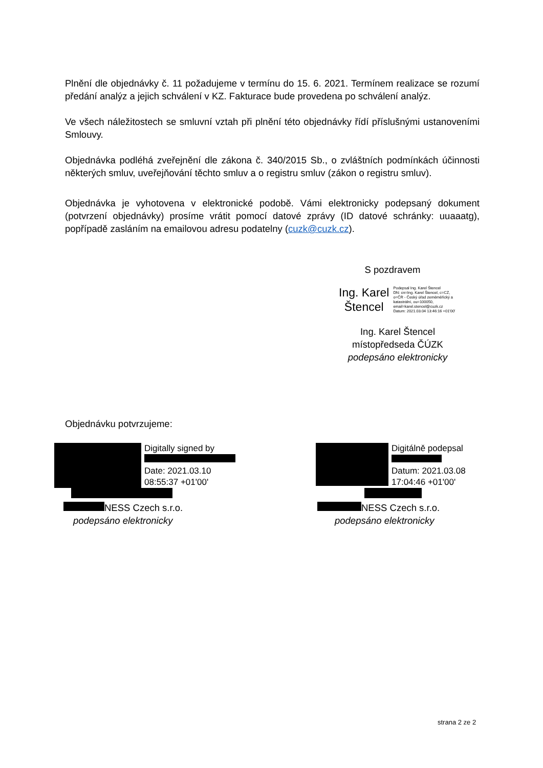Plnění dle objednávky č. 11 požadujeme v termínu do 15. 6. 2021. Termínem realizace se rozumí předání analýz a jejich schválení v KZ. Fakturace bude provedena po schválení analýz.
Ve všech náležitostech se smluvní vztah při plnění této objednávky řídí příslušnými ustanoveními Smlouvy.
Objednávka podléhá zveřejnění dle zákona č. 340/2015 Sb., o zvláštních podmínkách účinnosti některých smluv, uveřejňování těchto smluv a o registru smluv (zákon o registru smluv).
Objednávka je vyhotovena v elektronické podobě. Vámi elektronicky podepsaný dokument (potvrzení objednávky) prosíme vrátit pomocí datové zprávy (ID datové schránky: uuaaatg), popřípadě zasláním na emailovou adresu podatelny (cuzk@cuzk.cz).
S pozdravem
Ing. Karel
Štencel
Podepsal Ing. Karel Štencel
DN: cn=Ing. Karel Štencel, c=CZ,
o=ČR - Český úřad zeměměřický a
katastrální, ou=100050,
email=karel.stencel@cuzk.cz
Datum: 2021.03.04 13:46:16 +01'00'
Ing. Karel Štencel
místopředseda ČÚZK
podepsáno elektronicky
Objednávku potvrzujeme:
Digitally signed by
Date: 2021.03.10
08:55:37 +01'00'
NESS Czech s.r.o.
podepsáno elektronicky
Digitálně podepsal
Datum: 2021.03.08
17:04:46 +01'00'
NESS Czech s.r.o.
podepsáno elektronicky
strana 2 ze 2